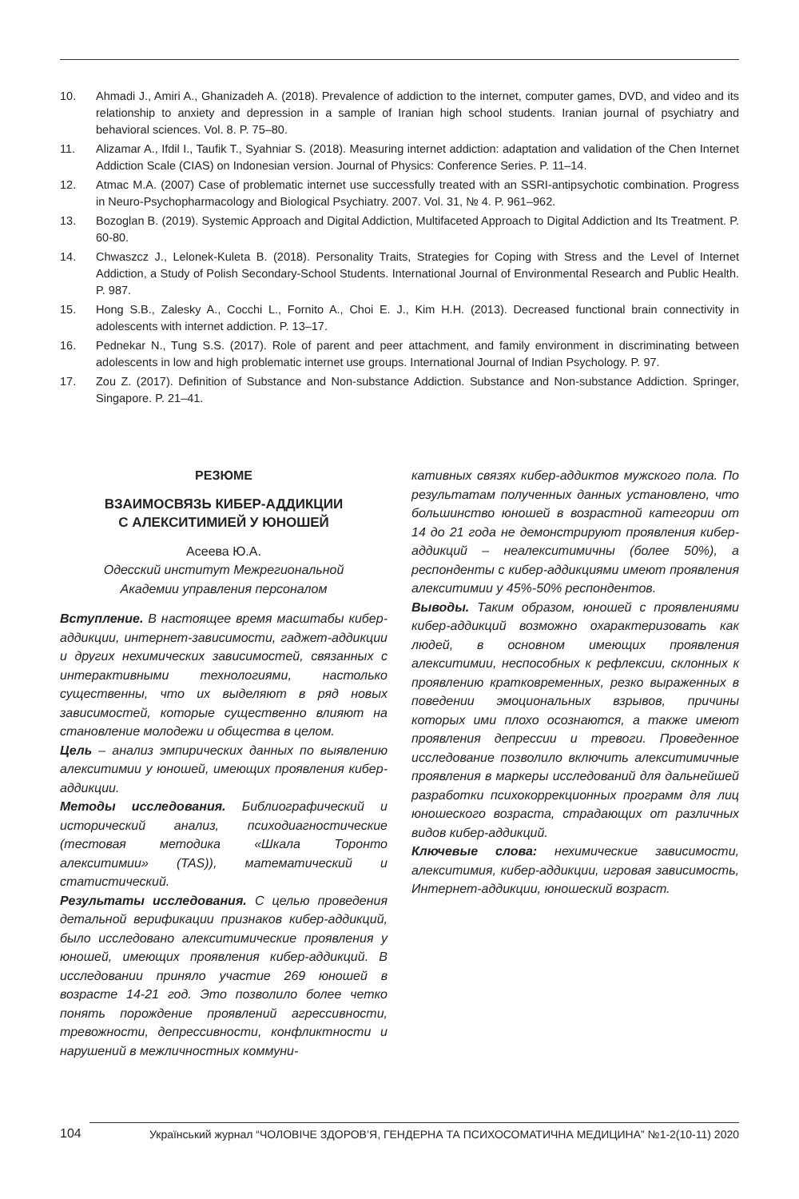10. Ahmadi J., Amiri A., Ghanizadeh A. (2018). Prevalence of addiction to the internet, computer games, DVD, and video and its relationship to anxiety and depression in a sample of Iranian high school students. Iranian journal of psychiatry and behavioral sciences. Vol. 8. P. 75–80.
11. Alizamar A., Ifdil I., Taufik T., Syahniar S. (2018). Measuring internet addiction: adaptation and validation of the Chen Internet Addiction Scale (CIAS) on Indonesian version. Journal of Physics: Conference Series. P. 11–14.
12. Atmac M.A. (2007) Case of problematic internet use successfully treated with an SSRI-antipsychotic combination. Progress in Neuro-Psychopharmacology and Biological Psychiatry. 2007. Vol. 31, № 4. P. 961–962.
13. Bozoglan B. (2019). Systemic Approach and Digital Addiction, Multifaceted Approach to Digital Addiction and Its Treatment. P. 60-80.
14. Chwaszcz J., Lelonek-Kuleta B. (2018). Personality Traits, Strategies for Coping with Stress and the Level of Internet Addiction, a Study of Polish Secondary-School Students. International Journal of Environmental Research and Public Health. P. 987.
15. Hong S.B., Zalesky A., Cocchi L., Fornito A., Choi E. J., Kim H.H. (2013). Decreased functional brain connectivity in adolescents with internet addiction. P. 13–17.
16. Pednekar N., Tung S.S. (2017). Role of parent and peer attachment, and family environment in discriminating between adolescents in low and high problematic internet use groups. International Journal of Indian Psychology. P. 97.
17. Zou Z. (2017). Definition of Substance and Non-substance Addiction. Substance and Non-substance Addiction. Springer, Singapore. P. 21–41.
РЕЗЮМЕ
ВЗАИМОСВЯЗЬ КИБЕР-АДДИКЦИИ
С АЛЕКСИТИМИЕЙ У ЮНОШЕЙ
Асеева Ю.А.
Одесский институт Межрегиональной
Академии управления персоналом
Вступление. В настоящее время масштабы кибер-аддикции, интернет-зависимости, гаджет-аддикции и других нехимических зависимостей, связанных с интерактивными технологиями, настолько существенны, что их выделяют в ряд новых зависимостей, которые существенно влияют на становление молодежи и общества в целом.
Цель – анализ эмпирических данных по выявлению алекситимии у юношей, имеющих проявления кибер-аддикции.
Методы исследования. Библиографический и исторический анализ, психодиагностические (тестовая методика «Шкала Торонто алекситимии» (TAS)), математический и статистический.
Результаты исследования. С целью проведения детальной верификации признаков кибер-аддикций, было исследовано алекситимические проявления у юношей, имеющих проявления кибер-аддикций. В исследовании приняло участие 269 юношей в возрасте 14-21 год. Это позволило более четко понять порождение проявлений агрессивности, тревожности, депрессивности, конфликтности и нарушений в межличностных коммуни-
кативных связях кибер-аддиктов мужского пола. По результатам полученных данных установлено, что большинство юношей в возрастной категории от 14 до 21 года не демонстрируют проявления кибер-аддикций – неалекситимичны (более 50%), а респонденты с кибер-аддикциями имеют проявления алекситимии у 45%-50% респондентов.
Выводы. Таким образом, юношей с проявлениями кибер-аддикций возможно охарактеризовать как людей, в основном имеющих проявления алекситимии, неспособных к рефлексии, склонных к проявлению кратковременных, резко выраженных в поведении эмоциональных взрывов, причины которых ими плохо осознаются, а также имеют проявления депрессии и тревоги. Проведенное исследование позволило включить алекситимичные проявления в маркеры исследований для дальнейшей разработки психокоррекционных программ для лиц юношеского возраста, страдающих от различных видов кибер-аддикций.
Ключевые слова: нехимические зависимости, алекситимия, кибер-аддикции, игровая зависимость, Интернет-аддикции, юношеский возраст.
104 Український журнал “ЧОЛОВІЧЕ ЗДОРОВ’Я, ГЕНДЕРНА ТА ПСИХОСОМАТИЧНА МЕДИЦИНА” №1-2(10-11) 2020